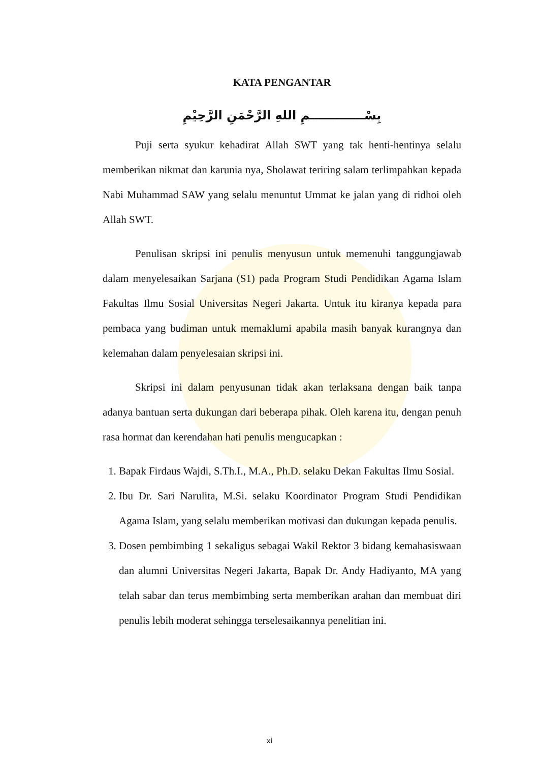KATA PENGANTAR
بِسْـــــــــــــمِ اللهِ الرَّحْمَنِ الرَّحِيْمِ
Puji serta syukur kehadirat Allah SWT yang tak henti-hentinya selalu memberikan nikmat dan karunia nya, Sholawat teriring salam terlimpahkan kepada Nabi Muhammad SAW yang selalu menuntut Ummat ke jalan yang di ridhoi oleh Allah SWT.
Penulisan skripsi ini penulis menyusun untuk memenuhi tanggungjawab dalam menyelesaikan Sarjana (S1) pada Program Studi Pendidikan Agama Islam Fakultas Ilmu Sosial Universitas Negeri Jakarta. Untuk itu kiranya kepada para pembaca yang budiman untuk memaklumi apabila masih banyak kurangnya dan kelemahan dalam penyelesaian skripsi ini.
Skripsi ini dalam penyusunan tidak akan terlaksana dengan baik tanpa adanya bantuan serta dukungan dari beberapa pihak. Oleh karena itu, dengan penuh rasa hormat dan kerendahan hati penulis mengucapkan :
1. Bapak Firdaus Wajdi, S.Th.I., M.A., Ph.D. selaku Dekan Fakultas Ilmu Sosial.
2. Ibu Dr. Sari Narulita, M.Si. selaku Koordinator Program Studi Pendidikan Agama Islam, yang selalu memberikan motivasi dan dukungan kepada penulis.
3. Dosen pembimbing 1 sekaligus sebagai Wakil Rektor 3 bidang kemahasiswaan dan alumni Universitas Negeri Jakarta, Bapak Dr. Andy Hadiyanto, MA yang telah sabar dan terus membimbing serta memberikan arahan dan membuat diri penulis lebih moderat sehingga terselesaikannya penelitian ini.
xi